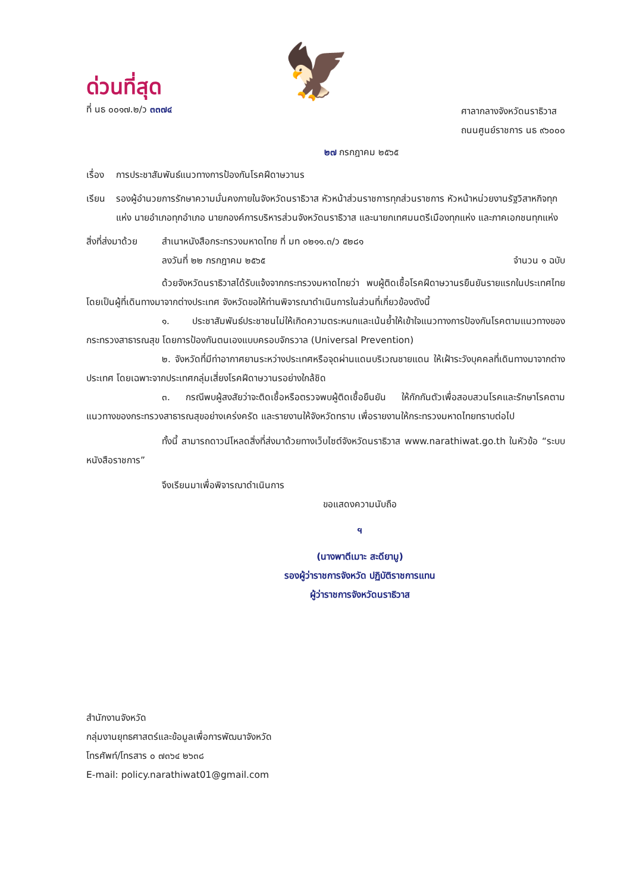ด่วนที่สุด
ที่ นธ ๐๐๑๗.๒/ว ๓๓๗๔
🦅
ศาลากลางจังหวัดนราธิวาส
ถนนศูนย์ราชการ นธ ๙๖๐๐๐
๒๗ กรกฎาคม ๒๕๖๕
เรื่อง การประชาสัมพันธ์แนวทางการป้องกันโรคฝีดาษวานร
เรียน รองผู้อำนวยการรักษาความมั่นคงภายในจังหวัดนราธิวาส หัวหน้าส่วนราชการทุกส่วนราชการ หัวหน้าหน่วยงานรัฐวิสาหกิจทุกแห่ง นายอำเภอทุกอำเภอ นายกองค์การบริหารส่วนจังหวัดนราธิวาส และนายกเทศมนตรีเมืองทุกแห่ง และภาคเอกชนทุกแห่ง
สิ่งที่ส่งมาด้วย สำเนาหนังสือกระทรวงมหาดไทย ที่ มท ๐๒๑๑.๓/ว ๕๒๘๑
ลงวันที่ ๒๒ กรกฎาคม ๒๕๖๕ จำนวน ๑ ฉบับ
ด้วยจังหวัดนราธิวาสได้รับแจ้งจากกระทรวงมหาดไทยว่า พบผู้ติดเชื้อโรคฝีดาษวานรยืนยันรายแรกในประเทศไทยโดยเป็นผู้ที่เดินทางมาจากต่างประเทศ จังหวัดขอให้ท่านพิจารณาดำเนินการในส่วนที่เกี่ยวข้องดังนี้
๑. ประชาสัมพันธ์ประชาชนไม่ให้เกิดความตระหนกและเน้นย้ำให้เข้าใจแนวทางการป้องกันโรคตามแนวทางของกระทรวงสาธารณสุข โดยการป้องกันตนเองแบบครอบจักรวาล (Universal Prevention)
๒. จังหวัดที่มีท่าอากาศยานระหว่างประเทศหรือจุดผ่านแดนบริเวณชายแดน ให้เฝ้าระวังบุคคลที่เดินทางมาจากต่างประเทศ โดยเฉพาะจากประเทศกลุ่มเสี่ยงโรคฝีดาษวานรอย่างใกล้ชิด
๓. กรณีพบผู้สงสัยว่าจะติดเชื้อหรือตรวจพบผู้ติดเชื้อยืนยัน ให้กักกันตัวเพื่อสอบสวนโรคและรักษาโรคตามแนวทางของกระทรวงสาธารณสุขอย่างเคร่งครัด และรายงานให้จังหวัดทราบ เพื่อรายงานให้กระทรวงมหาดไทยทราบต่อไป
ทั้งนี้ สามารถดาวน์โหลดสิ่งที่ส่งมาด้วยทางเว็บไซต์จังหวัดนราธิวาส www.narathiwat.go.th ในหัวข้อ “ระบบหนังสือราชการ”
จึงเรียนมาเพื่อพิจารณาดำเนินการ
ขอแสดงความนับถือ
ฯ
(นางพาตีเมาะ สะดียามู)
รองผู้ว่าราชการจังหวัด ปฏิบัติราชการแทน
ผู้ว่าราชการจังหวัดนราธิวาส
สำนักงานจังหวัด
กลุ่มงานยุทธศาสตร์และข้อมูลเพื่อการพัฒนาจังหวัด
โทรศัพท์/โทรสาร ๐ ๗๓๖๔ ๒๖๓๘
E-mail: policy.narathiwat01@gmail.com